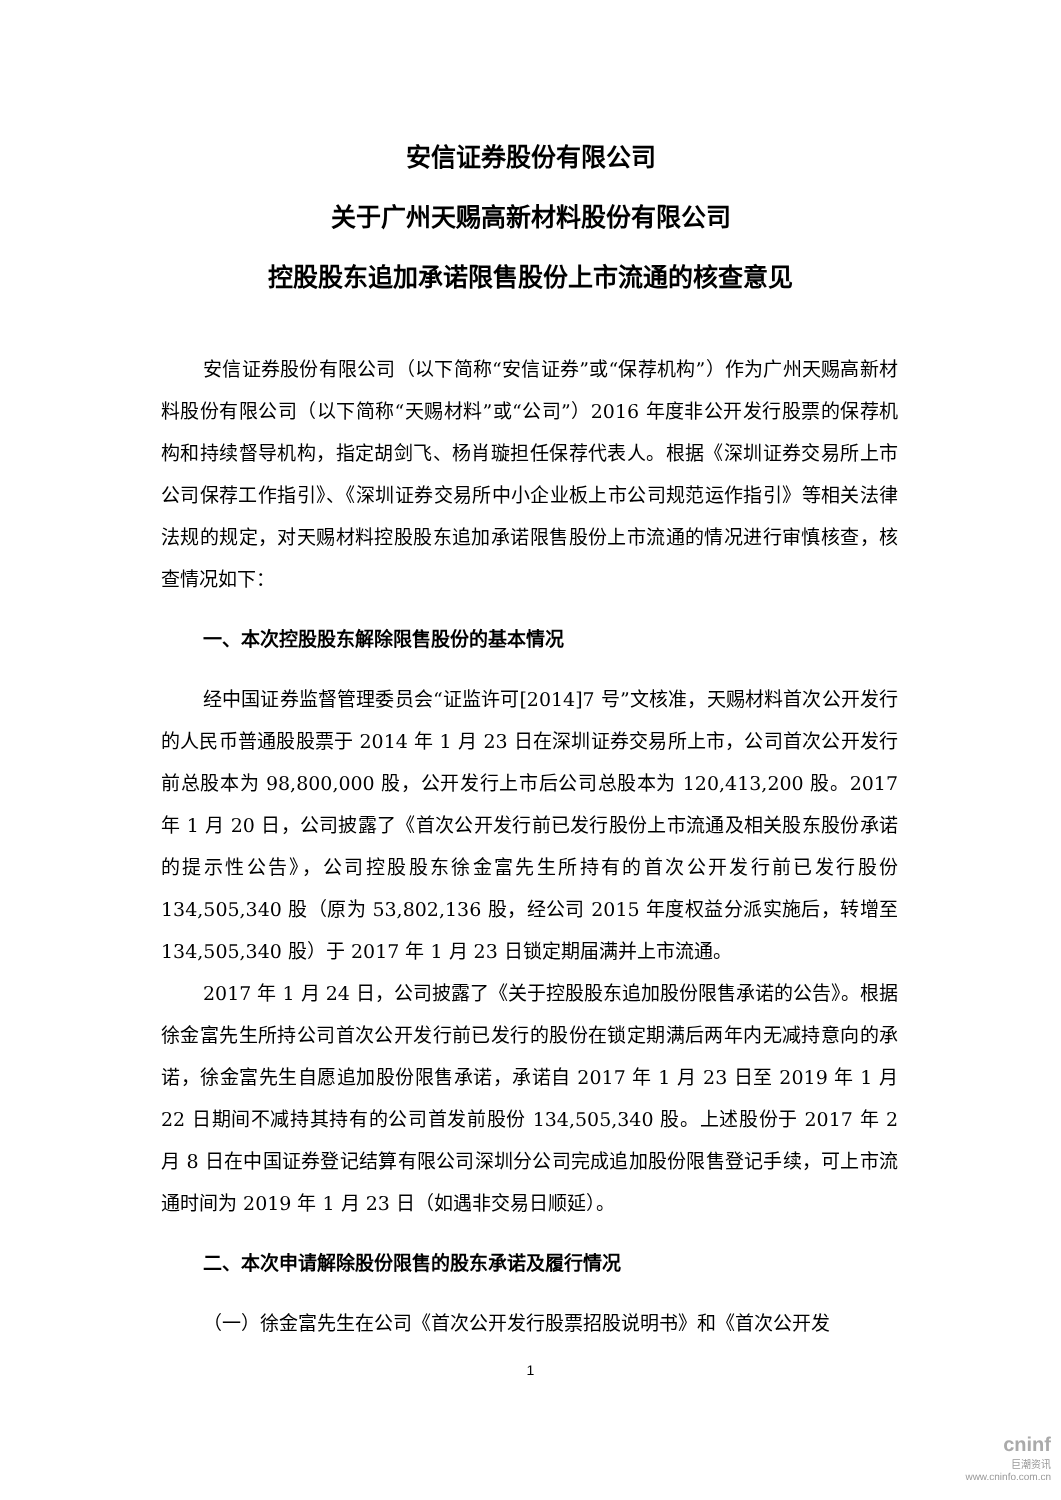安信证券股份有限公司
关于广州天赐高新材料股份有限公司
控股股东追加承诺限售股份上市流通的核查意见
安信证券股份有限公司（以下简称“安信证券”或“保荐机构”）作为广州天赐高新材料股份有限公司（以下简称“天赐材料”或“公司”）2016 年度非公开发行股票的保荐机构和持续督导机构，指定胡剑飞、杨肖璇担任保荐代表人。根据《深圳证券交易所上市公司保荐工作指引》、《深圳证券交易所中小企业板上市公司规范运作指引》等相关法律法规的规定，对天赐材料控股股东追加承诺限售股份上市流通的情况进行审慎核查，核查情况如下：
一、本次控股股东解除限售股份的基本情况
经中国证券监督管理委员会“证监许可[2014]7 号”文核准，天赐材料首次公开发行的人民币普通股股票于 2014 年 1 月 23 日在深圳证券交易所上市，公司首次公开发行前总股本为 98,800,000 股，公开发行上市后公司总股本为 120,413,200 股。2017 年 1 月 20 日，公司披露了《首次公开发行前已发行股份上市流通及相关股东股份承诺的提示性公告》，公司控股股东徐金富先生所持有的首次公开发行前已发行股份 134,505,340 股（原为 53,802,136 股，经公司 2015 年度权益分派实施后，转增至 134,505,340 股）于 2017 年 1 月 23 日锁定期届满并上市流通。
2017 年 1 月 24 日，公司披露了《关于控股股东追加股份限售承诺的公告》。根据徐金富先生所持公司首次公开发行前已发行的股份在锁定期满后两年内无减持意向的承诺，徐金富先生自愿追加股份限售承诺，承诺自 2017 年 1 月 23 日至 2019 年 1 月 22 日期间不减持其持有的公司首发前股份 134,505,340 股。上述股份于 2017 年 2 月 8 日在中国证券登记结算有限公司深圳分公司完成追加股份限售登记手续，可上市流通时间为 2019 年 1 月 23 日（如遇非交易日顺延）。
二、本次申请解除股份限售的股东承诺及履行情况
（一）徐金富先生在公司《首次公开发行股票招股说明书》和《首次公开发
1
cninf
巨潮资讯
www.cninfo.com.cn